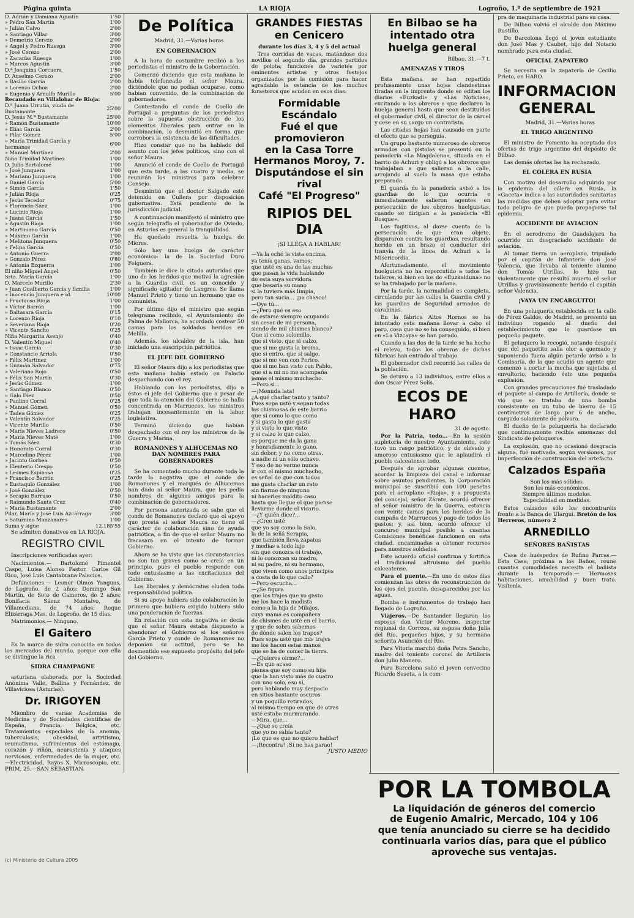Página quinta LA RIOJA Logroño, 1.º de septiembre de 1921
| D. Adrián y Damiana Agustín | 1'50 |
| » Pedro San Martín | 1'00 |
| » Julián Calvo | 2'00 |
| » Santiago Villar | 3'00 |
| » Demetrio Cerezo | 2'00 |
| » Angel y Pedro Ruesga | 3'00 |
| » José Cerezo | 2'00 |
| » Zacarías Ruesga | 1'00 |
| » Marcos Agustín | 3'00 |
| D.ª Joaquina Corcuera | 1'50 |
| D. Anselmo Cerezo | 2'00 |
| » Basilio García | 2'00 |
| » Lorenzo Ochoa | 2'00 |
| » Eugenio y Arnulfo Murillo | 5'00 |
| Recaudado en Villalobar de Rioja: | |
| D.ª Juana Urrutia, viuda de Bustamante | 25'00 |
| D. Jesús M.ª Bustamante | 25'00 |
| » Ramón Bustamante | 10'00 |
| » Elías García | 2'00 |
| » Pilar Gómez | 5'00 |
| » María Trinidad García y hermanos | 6'00 |
| » Manuel Martínez | 2'00 |
| Niña Trinidad Martínez | 1'00 |
| D. Julio Bartolomé | 1'00 |
| » José Junquera | 1'00 |
| » Mariano Junquera | 1'00 |
| » Daniel García | 5'00 |
| » Simón García | 1'50 |
| » Julián Rioja | 0'25 |
| » Jesús Tecedor | 0'75 |
| » Florencio Sáez | 1'00 |
| » Lucinio Rioja | 1'00 |
| » Juana García | 1'50 |
| » Agustín Rioja | 1'00 |
| » Martiniano García | 0'50 |
| » Máximo García | 1'00 |
| » Melitona Junquera | 0'50 |
| » Felipa García | 0'50 |
| » Antonio Guerra | 2'00 |
| » Gonzalo Pérez | 0'80 |
| » Antonia Ezquerra | 1'00 |
| El niño Miguel Angel | 0'50 |
| Srta. María García | 1'00 |
| D. Marcelo Murillo | 2'30 |
| » Juan Gualberto García y familia | 1'00 |
| » Inocencio Junquera e id. | 10'00 |
| » Fructuoso Rioja | 1'00 |
| » Víctor Barrón | 1'00 |
| » Baltasara García | 0'15 |
| » Lorenzo Rioja | 0'10 |
| » Severiana Rioja | 0'20 |
| » Vicente Sancho | 0'25 |
| Niña Margarita Asenjo | 0'40 |
| D. Valentín Miguel | 0'40 |
| » Isaac García | 0'30 |
| » Constancio Arriola | 0'50 |
| » Félix Martínez | 1'00 |
| » Guzmán Salvador | 0'75 |
| » Valeriano Rojo | 0'50 |
| » Félix San Martín | 0'30 |
| » Jesús Gómez | 1'00 |
| » Santiago Blanco | 0'50 |
| » Galo Díez | 0'50 |
| » Paulino Corral | 0'25 |
| » Manuel Gómez | 0'50 |
| » Tadea Gómez | 0'25 |
| » Valentín Salvador | 0'25 |
| » Vicente Murillo | 0'50 |
| » María Nieves Ladrero | 0'50 |
| » María Nieves Maté | 1'00 |
| » Tomás Sáez | 0'30 |
| » Honorato Corral | 0'30 |
| » Marcelino Pérez | 1'00 |
| » Jacinto Gorbea | 0'50 |
| » Eleuterio Crespo | 0'50 |
| » Lesmes Espinosa | 0'25 |
| » Francisco Barrón | 0'25 |
| » Eustaquio González | 1'00 |
| » José González | 0'50 |
| » Serapio Barruso | 0'50 |
| » Raimundo Santa Cruz | 0'40 |
| » María Bustamante | 2'00 |
| Pilar, María y José Luis Azcárraga | 3'00 |
| » Saturnino Manzanares | 1'00 |
| Suma y sigue | 12.185'55 |
Se admiten donativos en LA RIOJA.
REGISTRO CIVIL
Inscripciones verificadas ayer:
Nacimientos.— Bartolomé Pimentel Caspe, Luisa Alonso Pastor, Carlos Gil Rico, José Luis Cantabrana Palacios.
Defunciones.— Leonor Olmos Yanguas, de Logroño, de 2 años; Domingo San Martín, de Soto de Cameros, de 2 años; Bonifacia Sáenz Montalvo, de Villamediana, de 74 años; Roque Elizárraga Mas, de Logroño, de 15 días.
Matrimonios.— Ninguno.
El Gaitero
Es la marca de sidra conocida en todos los mercados del mundo, porque con ella se distingue la rica
SIDRA CHAMPAGNE
asturiana elaborada por la Sociedad Anónima Valle, Ballina y Fernández, de Villaviciosa (Asturias).
Dr. IRIGOYEN
Miembro de varias Academias de Medicina y de Sociedades científicas de España, Francia, Bélgica, etc. Tratamientos especiales de la anemia, tuberculosis, obesidad, artritismo, reumatismo, sufrimientos del estómago, corazón y riñón, neurastenia y ataques nerviosos, enfermedades de la mujer, etc.—Electricidad, Rayos X, Microscopio, etc. PRIM, 25.—SAN SEBASTIAN.
De Política
Madrid, 31.—Varias horas
EN GOBERNACION
A la hora de costumbre recibió a los periodistas el ministro de la Gobernación.
Comenzó diciendo que esta mañana le había telefoneado el señor Maura, diciéndole que no podían ocuparse, como habían convenido, de la combinación de gobernadores.
Contestando el conde de Coello de Portugal a preguntas de los periodistas sobre la supuesta obstrucción de los elementos liberales para entrar en la combinación, lo desmintió en forma que corrobora la existencia de las dificultades.
Hizo constar que no ha hablado del asunto con los jefes políticos, sino con el señor Maura.
Anunció el conde de Coello de Portugal que esta tarde, a las cuatro y media, se reunirán los ministros para celebrar Consejo.
Desmintió que el doctor Salgado esté detenido en Cullera por disposición gubernativa. Está pendiente de la jurisdicción judicial.
A continuación manifestó el ministro que según telegrafía el gobernador de Oviedo, en Asturias es general la tranquilidad.
Ha quedado resuelta la huelga de Mieres.
Sólo hay una huelga de carácter económico: la de la Sociedad Duro Felguera.
También le dice la citada autoridad que uno de los heridos que motivó la agresión a la Guardia civil, es un conocido y significado agitador de Langreo. Se llama Manuel Prieto y tiene un hermano que es comunista.
Por último dijo el ministro que según telegrama recibido, el Ayuntamiento de Palma de Mallorca, ha acordado costear 50 camas para los soldados heridos en Melilla.
Además, los alcaldes de la isla, han iniciado una suscripción patriótica.
EL JEFE DEL GOBIERNO
El señor Maura dijo a los periodistas que esta mañana había estado en Palacio despachando con el rey.
Hablando con los periodistas, dijo a éstos el jefe del Gobierno que a pesar de que toda la atención del Gobierno se halla concentrada en Marruecos, los ministros trabajan incesantemente en la labor legislativa.
Terminó diciendo que habían despachado con el rey los ministros de la Guerra y Marina.
ROMANONES Y ALHUCEMAS NO DAN NOMBRES PARA GOBERNADORES
Se ha comentado mucho durante toda la tarde la negativa que el conde de Romanones y el marqués de Alhucemas han dado al señor Maura, que les pedía nombres de algunos amigos para la combinación de gobernadores.
Por persona autorizada se sabe que el conde de Romanones declaró que el apoyo que presta al señor Maura no tiene el carácter de colaboración sino de ayuda patriótica, a fin de que el señor Maura no fracasara en el intento de formar Gobierno.
Ahora se ha visto que las circunstancias no son tan graves como se creía en un principio, pues el pueblo responde con todo entusiasmo a las excitaciones del Gobierno.
Los liberales y demócratas eluden toda responsabilidad política.
Si su apoyo hubiera sido colaboración lo primero que hubiera exigido hubiera sido una ponderación de fuerzas.
En relación con esta negativa se decía que el señor Maura estaba dispuesto a abandonar el Gobierno si los señores García Prieto y conde de Romanones no deponían su actitud, pero se ha desmentido ese supuesto propósito del jefe del Gobierno.
GRANDES FIESTAS en Cenicero
durante los días 3, 4 y 5 del actual
Tres corridas de vacas, matándose dos novillos el segundo día, grandes partidos de pelota; funciones de varietés por eminentes artistas y otros festejos organizados por la comisión para hacer agradable la estancia de los muchos forasteros que acuden en esos días.
Formidable Escándalo
Fué el que promovieron
en la Casa Torre
Hermanos Moroy, 7.
Disputándose el sin rival
Café "El Progreso"
RIPIOS DEL DIA
¡SI LLEGA A HABLAR!
—Ya la eché la vista encima,
ya tenía ganas, vamos;
que usté es una de las muchas
que pasan la vida hablando
de esta suya servidora
que besaría su mano
si la tuviera más limpia,
pero tan sucia... ¡pa chasco!
—Oye tú...
—¿Pero qué es eso
de estarse siempre ocupando
sin cesar de mi persona,
siendo de mil chismes blanco?
Que si como solomillo,
que si visto, que si calzo,
que si me gusta la broma,
que si entro, que si salgo,
que si me ven con Perico,
que si me han visto con Pablo,
que si a mí no me acompaña
jamás el mismo muchacho.
—Pero si...
—¡Menuda lata!
¿A qué charlar tanto y tanto?
Pues sepa usté y sepan todas
las chismosas de este barrio
que si como lo que como
y si gasto lo que gasto
y si visto lo que visto
y si calzo lo que calzo,
es porque me da la gana
y honradamente lo gano,
sin deber, y no como otras,
a nadie ni un sólo ochavo.
Y eso de no verme nunca
ir con el mismo muchacho,
es señal de que con todos
me gusta charlar un rato
sin fiarme de ninguno
ni hacerles maldito caso
hasta que llegue el que piense
llevarme donde el vicario.
—¿Y quién dice?...
—¿Cree usté
que yo soy como la Salo,
la de la señá Serapia,
que también lleva zapatos
y medias a todo lujo
sin que conozca el trabajo,
ni lo conozcan su madre,
ni su padre, ni su hermano,
que viven como unos príncipes
a costa de lo que callo?
—Pero escucha...
—¿Se figura
que los trajes que yo gasto
me los hace la modista
como a la hija de Milajos,
cuya mamá es compañera
de chismes de usté en el barrio,
y que de sobra sabemos
de dónde salen los trapos?
Pues sepa usté que mis trajes
me los hacen estas manos
que se ha de comer la tierra.
—¿Quieres oirme?...
—Es que acaso
piensa que soy como su hija
que la han visto más de cuatro
con uno solo, eso sí,
pero hablando muy despacio
en sitios bastante oscuros
y un poquillo retirados,
al mismo tiempo en que de otras
usté estaba murmurando.
—Mira, que...
—¿Qué se creía
que yo no sabía tanto?
¡Lo que es que no quiero hablar!
—¡Recontra! ¡Si no has parao!
JUSTO MEDIO
En Bilbao se ha intentado otra huelga general
Bilbao, 31.—7 t.
AMENAZAS Y TIROS
Esta mañana se han repartido profusamente unas hojas clandestinas tiradas en la imprenta donde se editan los diarios «Euzkadi» y «Las Noticias», excitando a los obreros a que declaren la huelga general hasta que sean destituídos el gobernador civil, el director de la cárcel y cese en su cargo un contratista.
Las citadas hojas han causado en parte el efecto que se perseguía.
Un grupo bastante numeroso de obreros armados con pistolas se presentó en la panadería «La Magdalena», situada en el barrio de Achuri y obligó a los obreros que trabajaban a que salieran a la calle, arrojando al suelo la masa que estaba preparada.
El guarda de la panadería avisó a los guardias de lo que ocurría e inmediatamente salieron agentes en persecución de los obreros huelguistas, cuando se dirigían a la panadería «El Bosque».
Los fugitivos, al darse cuenta de la persecución de que eran objeto, dispararon contra los guardias, resultando herido en un brazo el conductor del tranvía de la línea de Achuri a la Misericordia.
Afortunadamente, el movimiento huelguista no ha repercutido a todos los talleres, si bien en los de «Euzkalduna» no se ha trabajado por la mañana.
Por la tarde, la normalidad es completa, circulando por las calles la Guardia civil y los guardias de Seguridad armados de carabinas.
En la fábrica Altos Hornos se ha intentado esta mañana llevar a cabo el paro, cosa que no se ha conseguido, si bien en «La Vizcaya» se han parado.
Cuando a las dos de la tarde se ha hecho el relevo, todos los obreros de dichas fábricas han entrado al trabajo.
El gobernador civil recorrió las calles de la población.
Se detuvo a 13 individuos, entre ellos a don Oscar Pérez Solís.
ECOS DE HARO
31 de agosto.
Por la Patria, todo...—En la sesión supletoria de nuestro Ayuntamiento, este tuvo un rasgo patriótico, y de elevado y amoroso entusiasmo que le aplaudirá el pueblo calceatense todo.
Después de aprobar algunas cuentas, acordar la limpieza del canal e informar sobre asuntos pendientes, la Corporación municipal se suscribió con 100 pesetas para el aeroplano «Rioja», y a propuesta del concejal, señor Zárate, acordó ofrecer al señor ministro de la Guerra, estancia con veinte camas para los heridos de la campaña de Marruecos y pago de todos los gastos; y, así bien, acordó ofrecer el concurso municipal posible a cuantas Comisiones benéficas funcionen en esta ciudad, encaminadas a obtener recursos para nuestros soldados.
Este acuerdo oficial confirma y fortifica el tradicional altruismo del pueblo calceatense.
Para el puente.—En uno de estos días comienzan las obras de reconstrucción de los ojos del puente, desaparecidos por las aguas.
Bomba e instrumentos de trabajo han llegado de Logroño.
Viajeros.—De Santander llegaron los esposos don Víctor Moreno, inspector regional de Correos, su esposa doña Julia del Río, pequeños hijos, y su hermana señorita Asunción del Río.
Para Vitoria marchó doña Petra Sancho, madre del teniente coronel de Artillería don Julio Manero.
Para Barcelona salió el joven convecino Ricardo Saseta, a la com-
pra de maquinaria industrial para su casa.
De Bilbao volvió el alcalde don Máximo Bustillo.
De Barcelona llegó el joven estudiante don José Mas y Caubet, hijo del Notario nombrado para esta ciudad.
OFICIAL ZAPATERO
Se necesita en la zapatería de Cecilio Prieto, en HARO.
INFORMACION GENERAL
Madrid, 31.—Varias horas
EL TRIGO ARGENTINO
El ministro de Fomento ha aceptado dos ofertas de trigo argentino del depósito de Bilbao.
Las demás ofertas las ha rechazado.
EL COLERA EN RUSIA
Con motivo del desarrollo adquirido por la epidemia del cólera en Rusia, la «Gaceta» indica a las autoridades sanitarias las medidas que deben adoptar para evitar todo peligro de que pueda propagarse tal epidemia.
ACCIDENTE DE AVIACION
En el aerodromo de Guadalajara ha ocurrido un desgraciado accidente de aviación.
Al tomar tierra un aeroplano, tripulado por el capitán de Infantería don José Valencia, que llevaba al teniente alumno don Tomás Utrillas, lo hizo tan violentamente que resultó muerto el señor Utrillas y gravísimamente herido el capitán señor Valencia.
¡VAYA UN ENCARGUITO!
En una peluquería establecida en la calle de Pérez Galdós, de Madrid, se presentó un individuo rogando al dueño del establecimiento que le guardase un pequeño paquete.
El peluquero lo recogió, notando después que del paquetito salía olor a quemado y suponiendo fuera algún petardo avisó a la Comisaría, de la que acudió un agente que comenzó a cortar la mecha que sujetaba el envoltorio, haciendo éste una pequeña explosión.
Con grandes precauciones fué trasladado el paquete al campo de Artillería, donde se vió que se trataba de una bomba consistente en un tubo de hierro de 15 centímetros de largo por 6 de ancho, cargado solamente de pólvora.
El dueño de la peluquería ha declarado que continuamente recibía amenazas del Sindicato de peluqueros.
La explosión, que no ocasionó desgracia alguna, fué motivada, según versiones, por imperfección de construcción del artefacto.
Calzados España
Son los más sólidos.
Son los más económicos.
Siempre últimos modelos.
Especialidad en medidas.
Estos calzados sólo los encontraréis frente a la Banca de Ulargui. Bretón de los Herreros, número 2
ARNEDILLO
SEÑORES BAÑISTAS
Casa de huéspedes de Rufino Parras.— Esta Casa, próxima a los Baños, reune cuantas comodidades necesita el bañista durante la temporada.— Hermosas habitaciones, amabilidad y buen trato. Visítenla.
POR LA TOMBOLA
La liquidación de géneros del comercio
de Eugenio Amalric, Mercado, 104 y 106
que tenía anunciado su cierre se ha decidido continuarla varios días, para que el público aproveche sus ventajas.
(c) Ministerio de Cultura 2005